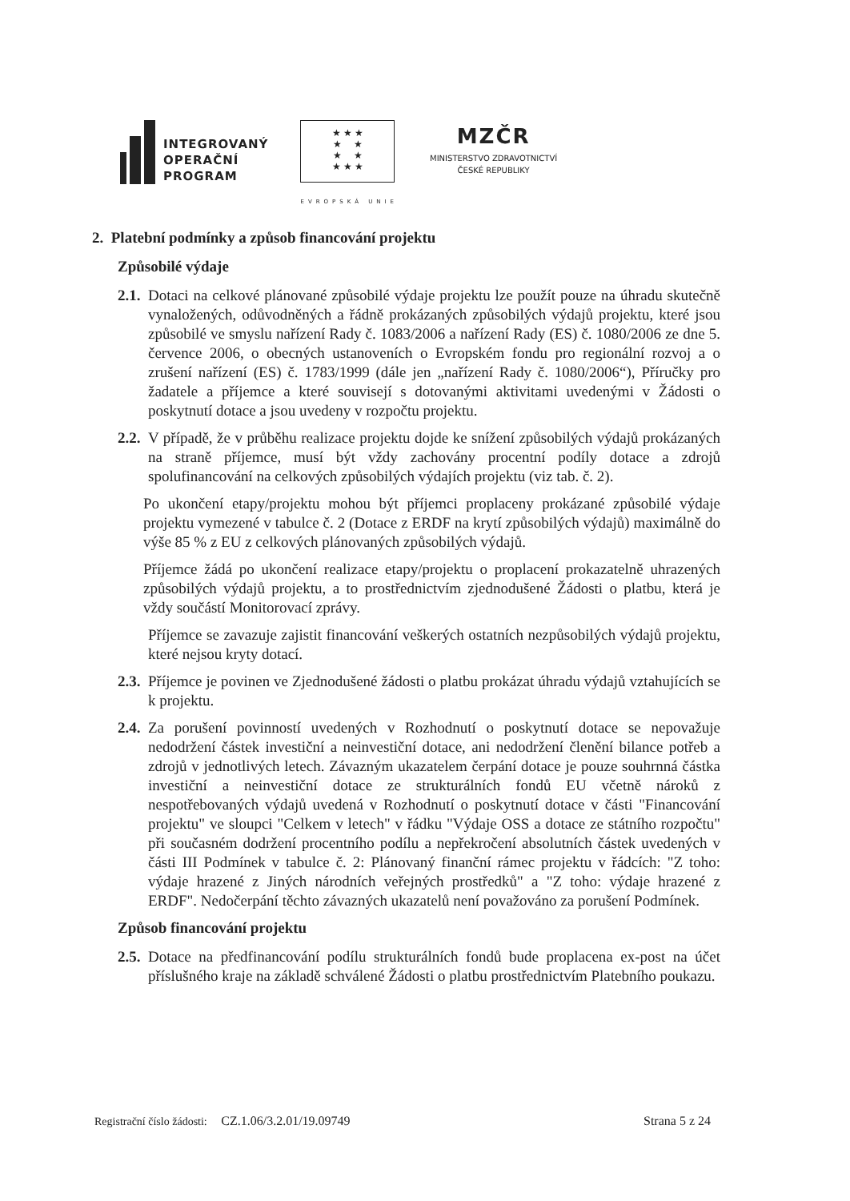INTEGROVANÝ
OPERAČNÍ
PROGRAM
★ ★ ★
★ ★
★ ★
★ ★ ★
EVROPSKÁ UNIE
MZČR
MINISTERSTVO ZDRAVOTNICTVÍ
ČESKÉ REPUBLIKY
2. Platební podmínky a způsob financování projektu
Způsobilé výdaje
2.1. Dotaci na celkové plánované způsobilé výdaje projektu lze použít pouze na úhradu skutečně vynaložených, odůvodněných a řádně prokázaných způsobilých výdajů projektu, které jsou způsobilé ve smyslu nařízení Rady č. 1083/2006 a nařízení Rady (ES) č. 1080/2006 ze dne 5. července 2006, o obecných ustanoveních o Evropském fondu pro regionální rozvoj a o zrušení nařízení (ES) č. 1783/1999 (dále jen „nařízení Rady č. 1080/2006“), Příručky pro žadatele a příjemce a které souvisejí s dotovanými aktivitami uvedenými v Žádosti o poskytnutí dotace a jsou uvedeny v rozpočtu projektu.
2.2. V případě, že v průběhu realizace projektu dojde ke snížení způsobilých výdajů prokázaných na straně příjemce, musí být vždy zachovány procentní podíly dotace a zdrojů spolufinancování na celkových způsobilých výdajích projektu (viz tab. č. 2).
Po ukončení etapy/projektu mohou být příjemci proplaceny prokázané způsobilé výdaje projektu vymezené v tabulce č. 2 (Dotace z ERDF na krytí způsobilých výdajů) maximálně do výše 85 % z EU z celkových plánovaných způsobilých výdajů.
Příjemce žádá po ukončení realizace etapy/projektu o proplacení prokazatelně uhrazených způsobilých výdajů projektu, a to prostřednictvím zjednodušené Žádosti o platbu, která je vždy součástí Monitorovací zprávy.
Příjemce se zavazuje zajistit financování veškerých ostatních nezpůsobilých výdajů projektu, které nejsou kryty dotací.
2.3. Příjemce je povinen ve Zjednodušené žádosti o platbu prokázat úhradu výdajů vztahujících se k projektu.
2.4. Za porušení povinností uvedených v Rozhodnutí o poskytnutí dotace se nepovažuje nedodržení částek investiční a neinvestiční dotace, ani nedodržení členění bilance potřeb a zdrojů v jednotlivých letech. Závazným ukazatelem čerpání dotace je pouze souhrnná částka investiční a neinvestiční dotace ze strukturálních fondů EU včetně nároků z nespotřebovaných výdajů uvedená v Rozhodnutí o poskytnutí dotace v části "Financování projektu" ve sloupci "Celkem v letech" v řádku "Výdaje OSS a dotace ze státního rozpočtu" při současném dodržení procentního podílu a nepřekročení absolutních částek uvedených v části III Podmínek v tabulce č. 2: Plánovaný finanční rámec projektu v řádcích: "Z toho: výdaje hrazené z Jiných národních veřejných prostředků" a "Z toho: výdaje hrazené z ERDF". Nedočerpání těchto závazných ukazatelů není považováno za porušení Podmínek.
Způsob financování projektu
2.5. Dotace na předfinancování podílu strukturálních fondů bude proplacena ex-post na účet příslušného kraje na základě schválené Žádosti o platbu prostřednictvím Platebního poukazu.
Registrační číslo žádosti: CZ.1.06/3.2.01/19.09749 Strana 5 z 24